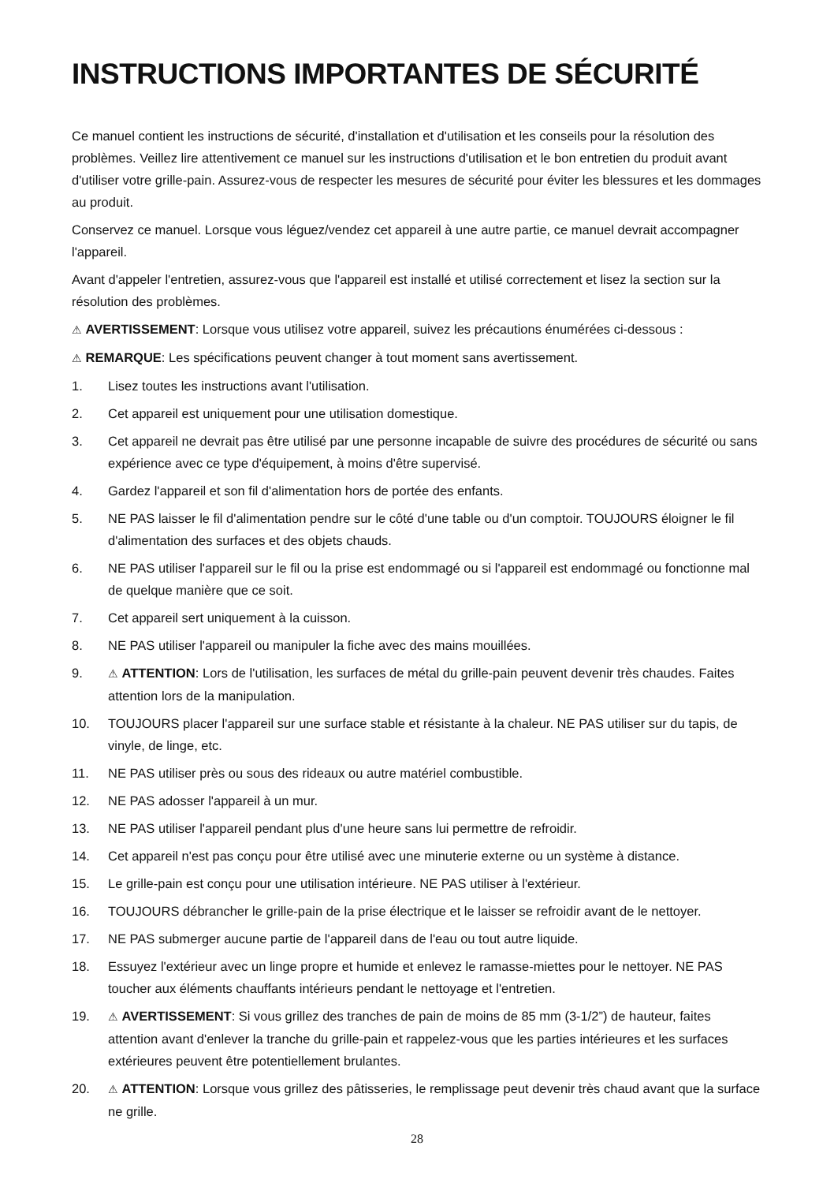INSTRUCTIONS IMPORTANTES DE SÉCURITÉ
Ce manuel contient les instructions de sécurité, d'installation et d'utilisation et les conseils pour la résolution des problèmes. Veillez lire attentivement ce manuel sur les instructions d'utilisation et le bon entretien du produit avant d'utiliser votre grille-pain. Assurez-vous de respecter les mesures de sécurité pour éviter les blessures et les dommages au produit.
Conservez ce manuel. Lorsque vous léguez/vendez cet appareil à une autre partie, ce manuel devrait accompagner l'appareil.
Avant d'appeler l'entretien, assurez-vous que l'appareil est installé et utilisé correctement et lisez la section sur la résolution des problèmes.
⚠ AVERTISSEMENT: Lorsque vous utilisez votre appareil, suivez les précautions énumérées ci-dessous :
⚠ REMARQUE: Les spécifications peuvent changer à tout moment sans avertissement.
1. Lisez toutes les instructions avant l'utilisation.
2. Cet appareil est uniquement pour une utilisation domestique.
3. Cet appareil ne devrait pas être utilisé par une personne incapable de suivre des procédures de sécurité ou sans expérience avec ce type d'équipement, à moins d'être supervisé.
4. Gardez l'appareil et son fil d'alimentation hors de portée des enfants.
5. NE PAS laisser le fil d'alimentation pendre sur le côté d'une table ou d'un comptoir. TOUJOURS éloigner le fil d'alimentation des surfaces et des objets chauds.
6. NE PAS utiliser l'appareil sur le fil ou la prise est endommagé ou si l'appareil est endommagé ou fonctionne mal de quelque manière que ce soit.
7. Cet appareil sert uniquement à la cuisson.
8. NE PAS utiliser l'appareil ou manipuler la fiche avec des mains mouillées.
9. ⚠ ATTENTION: Lors de l'utilisation, les surfaces de métal du grille-pain peuvent devenir très chaudes. Faites attention lors de la manipulation.
10. TOUJOURS placer l'appareil sur une surface stable et résistante à la chaleur. NE PAS utiliser sur du tapis, de vinyle, de linge, etc.
11. NE PAS utiliser près ou sous des rideaux ou autre matériel combustible.
12. NE PAS adosser l'appareil à un mur.
13. NE PAS utiliser l'appareil pendant plus d'une heure sans lui permettre de refroidir.
14. Cet appareil n'est pas conçu pour être utilisé avec une minuterie externe ou un système à distance.
15. Le grille-pain est conçu pour une utilisation intérieure. NE PAS utiliser à l'extérieur.
16. TOUJOURS débrancher le grille-pain de la prise électrique et le laisser se refroidir avant de le nettoyer.
17. NE PAS submerger aucune partie de l'appareil dans de l'eau ou tout autre liquide.
18. Essuyez l'extérieur avec un linge propre et humide et enlevez le ramasse-miettes pour le nettoyer. NE PAS toucher aux éléments chauffants intérieurs pendant le nettoyage et l'entretien.
19. ⚠ AVERTISSEMENT: Si vous grillez des tranches de pain de moins de 85 mm (3-1/2”) de hauteur, faites attention avant d'enlever la tranche du grille-pain et rappelez-vous que les parties intérieures et les surfaces extérieures peuvent être potentiellement brulantes.
20. ⚠ ATTENTION: Lorsque vous grillez des pâtisseries, le remplissage peut devenir très chaud avant que la surface ne grille.
28